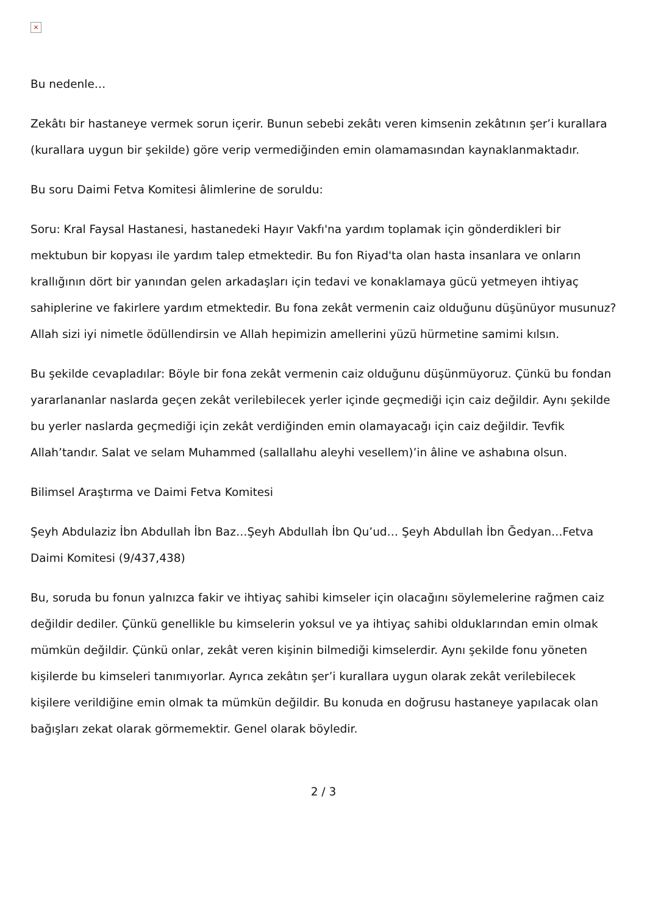×
Bu nedenle…
Zekâtı bir hastaneye vermek sorun içerir. Bunun sebebi zekâtı veren kimsenin zekâtının şer’i kurallara (kurallara uygun bir şekilde) göre verip vermediğinden emin olamamasından kaynaklanmaktadır.
Bu soru Daimi Fetva Komitesi âlimlerine de soruldu:
Soru: Kral Faysal Hastanesi, hastanedeki Hayır Vakfı'na yardım toplamak için gönderdikleri bir mektubun bir kopyası ile yardım talep etmektedir. Bu fon Riyad'ta olan hasta insanlara ve onların krallığının dört bir yanından gelen arkadaşları için tedavi ve konaklamaya gücü yetmeyen ihtiyaç sahiplerine ve fakirlere yardım etmektedir. Bu fona zekât vermenin caiz olduğunu düşünüyor musunuz? Allah sizi iyi nimetle ödüllendirsin ve Allah hepimizin amellerini yüzü hürmetine samimi kılsın.
Bu şekilde cevapladılar: Böyle bir fona zekât vermenin caiz olduğunu düşünmüyoruz. Çünkü bu fondan yararlananlar naslarda geçen zekât verilebilecek yerler içinde geçmediği için caiz değildir. Aynı şekilde bu yerler naslarda geçmediği için zekât verdiğinden emin olamayacağı için caiz değildir. Tevfik Allah’tandır. Salat ve selam Muhammed (sallallahu aleyhi vesellem)’in âline ve ashabına olsun.
Bilimsel Araştırma ve Daimi Fetva Komitesi
Şeyh Abdulaziz İbn Abdullah İbn Baz…Şeyh Abdullah İbn Qu’ud… Şeyh Abdullah İbn Ğedyan…Fetva Daimi Komitesi (9/437,438)
Bu, soruda bu fonun yalnızca fakir ve ihtiyaç sahibi kimseler için olacağını söylemelerine rağmen caiz değildir dediler. Çünkü genellikle bu kimselerin yoksul ve ya ihtiyaç sahibi olduklarından emin olmak mümkün değildir. Çünkü onlar, zekât veren kişinin bilmediği kimselerdir. Aynı şekilde fonu yöneten kişilerde bu kimseleri tanımıyorlar. Ayrıca zekâtın şer’i kurallara uygun olarak zekât verilebilecek kişilere verildiğine emin olmak ta mümkün değildir. Bu konuda en doğrusu hastaneye yapılacak olan bağışları zekat olarak görmemektir. Genel olarak böyledir.
2 / 3